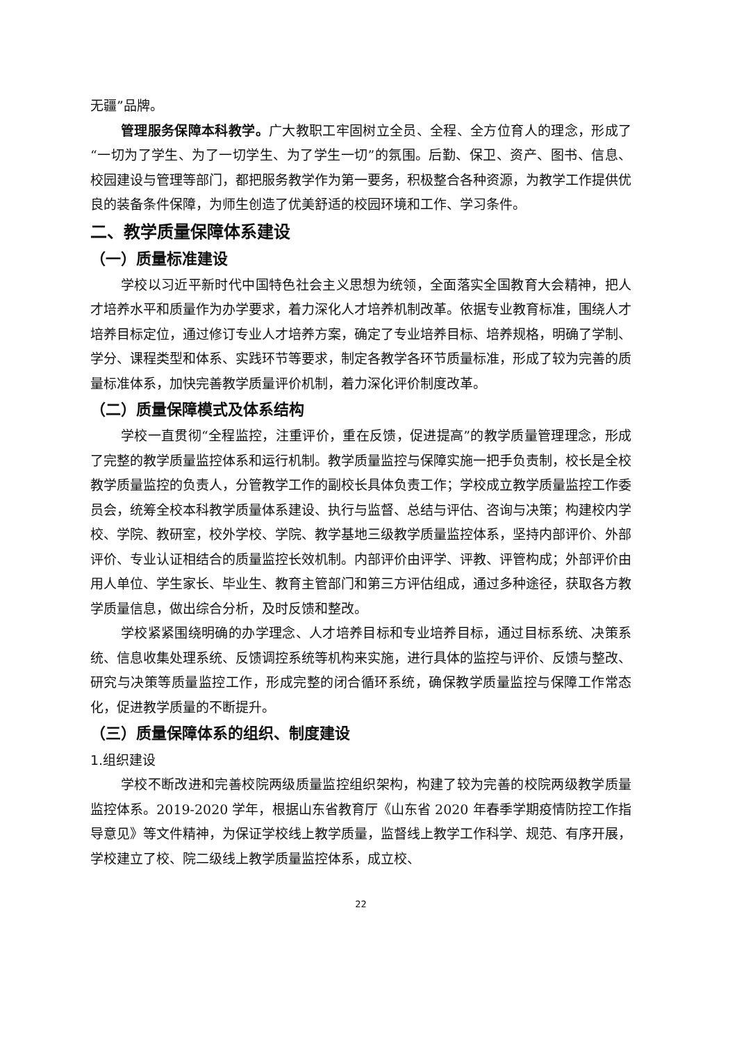无疆”品牌。
管理服务保障本科教学。广大教职工牢固树立全员、全程、全方位育人的理念，形成了“一切为了学生、为了一切学生、为了学生一切”的氛围。后勤、保卫、资产、图书、信息、校园建设与管理等部门，都把服务教学作为第一要务，积极整合各种资源，为教学工作提供优良的装备条件保障，为师生创造了优美舒适的校园环境和工作、学习条件。
二、教学质量保障体系建设
（一）质量标准建设
学校以习近平新时代中国特色社会主义思想为统领，全面落实全国教育大会精神，把人才培养水平和质量作为办学要求，着力深化人才培养机制改革。依据专业教育标准，围绕人才培养目标定位，通过修订专业人才培养方案，确定了专业培养目标、培养规格，明确了学制、学分、课程类型和体系、实践环节等要求，制定各教学各环节质量标准，形成了较为完善的质量标准体系，加快完善教学质量评价机制，着力深化评价制度改革。
（二）质量保障模式及体系结构
学校一直贯彻“全程监控，注重评价，重在反馈，促进提高”的教学质量管理理念，形成了完整的教学质量监控体系和运行机制。教学质量监控与保障实施一把手负责制，校长是全校教学质量监控的负责人，分管教学工作的副校长具体负责工作；学校成立教学质量监控工作委员会，统筹全校本科教学质量体系建设、执行与监督、总结与评估、咨询与决策；构建校内学校、学院、教研室，校外学校、学院、教学基地三级教学质量监控体系，坚持内部评价、外部评价、专业认证相结合的质量监控长效机制。内部评价由评学、评教、评管构成；外部评价由用人单位、学生家长、毕业生、教育主管部门和第三方评估组成，通过多种途径，获取各方教学质量信息，做出综合分析，及时反馈和整改。
学校紧紧围绕明确的办学理念、人才培养目标和专业培养目标，通过目标系统、决策系统、信息收集处理系统、反馈调控系统等机构来实施，进行具体的监控与评价、反馈与整改、研究与决策等质量监控工作，形成完整的闭合循环系统，确保教学质量监控与保障工作常态化，促进教学质量的不断提升。
（三）质量保障体系的组织、制度建设
1.组织建设
学校不断改进和完善校院两级质量监控组织架构，构建了较为完善的校院两级教学质量监控体系。2019-2020 学年，根据山东省教育厅《山东省 2020 年春季学期疫情防控工作指导意见》等文件精神，为保证学校线上教学质量，监督线上教学工作科学、规范、有序开展，学校建立了校、院二级线上教学质量监控体系，成立校、
22